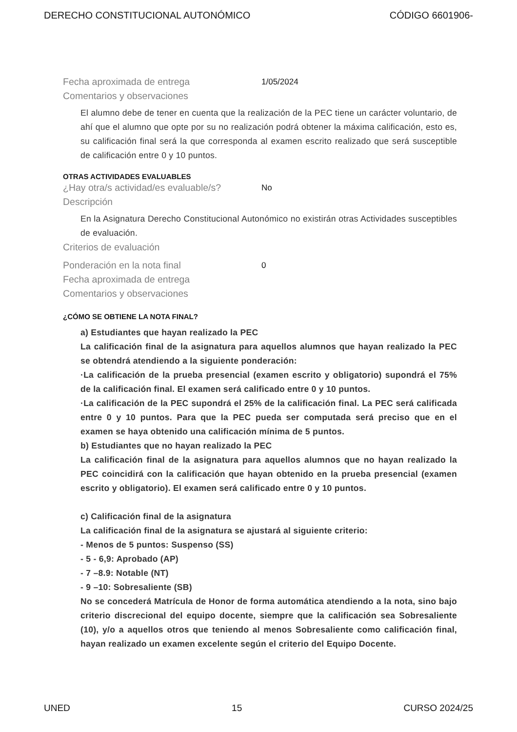DERECHO CONSTITUCIONAL AUTONÓMICO CÓDIGO 6601906-
Fecha aproximada de entrega 1/05/2024
Comentarios y observaciones
El alumno debe de tener en cuenta que la realización de la PEC tiene un carácter voluntario, de ahí que el alumno que opte por su no realización podrá obtener la máxima calificación, esto es, su calificación final será la que corresponda al examen escrito realizado que será susceptible de calificación entre 0 y 10 puntos.
OTRAS ACTIVIDADES EVALUABLES
¿Hay otra/s actividad/es evaluable/s? No
Descripción
En la Asignatura Derecho Constitucional Autonómico no existirán otras Actividades susceptibles de evaluación.
Criterios de evaluación
Ponderación en la nota final 0
Fecha aproximada de entrega
Comentarios y observaciones
¿CÓMO SE OBTIENE LA NOTA FINAL?
a) Estudiantes que hayan realizado la PEC
La calificación final de la asignatura para aquellos alumnos que hayan realizado la PEC se obtendrá atendiendo a la siguiente ponderación:
·La calificación de la prueba presencial (examen escrito y obligatorio) supondrá el 75% de la calificación final. El examen será calificado entre 0 y 10 puntos.
·La calificación de la PEC supondrá el 25% de la calificación final. La PEC será calificada entre 0 y 10 puntos. Para que la PEC pueda ser computada será preciso que en el examen se haya obtenido una calificación mínima de 5 puntos.
b) Estudiantes que no hayan realizado la PEC
La calificación final de la asignatura para aquellos alumnos que no hayan realizado la PEC coincidirá con la calificación que hayan obtenido en la prueba presencial (examen escrito y obligatorio). El examen será calificado entre 0 y 10 puntos.
c) Calificación final de la asignatura
La calificación final de la asignatura se ajustará al siguiente criterio:
- Menos de 5 puntos: Suspenso (SS)
- 5 - 6,9: Aprobado (AP)
- 7 –8.9: Notable (NT)
- 9 –10: Sobresaliente (SB)
No se concederá Matrícula de Honor de forma automática atendiendo a la nota, sino bajo criterio discrecional del equipo docente, siempre que la calificación sea Sobresaliente (10), y/o a aquellos otros que teniendo al menos Sobresaliente como calificación final, hayan realizado un examen excelente según el criterio del Equipo Docente.
UNED 15 CURSO 2024/25